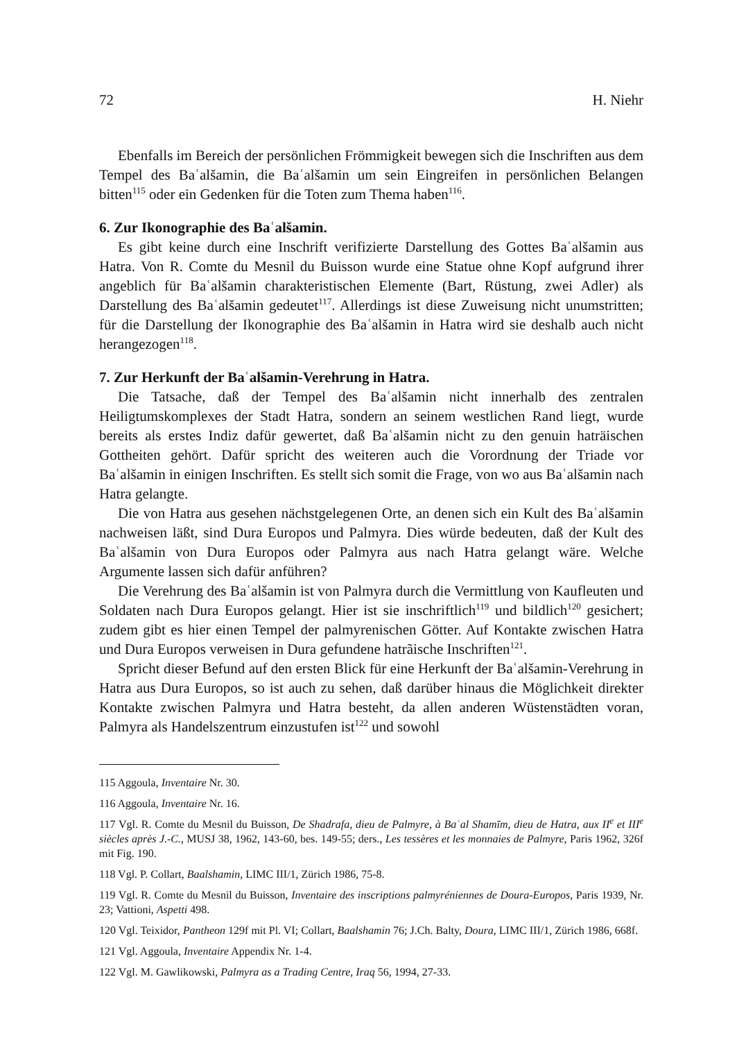72 H. Niehr
Ebenfalls im Bereich der persönlichen Frömmigkeit bewegen sich die Inschriften aus dem Tempel des Baʿalšamin, die Baʿalšamin um sein Eingreifen in persönlichen Belangen bitten<sup>115</sup> oder ein Gedenken für die Toten zum Thema haben<sup>116</sup>.
6. Zur Ikonographie des Baʿalšamin.
Es gibt keine durch eine Inschrift verifizierte Darstellung des Gottes Baʿalšamin aus Hatra. Von R. Comte du Mesnil du Buisson wurde eine Statue ohne Kopf aufgrund ihrer angeblich für Baʿalšamin charakteristischen Elemente (Bart, Rüstung, zwei Adler) als Darstellung des Baʿalšamin gedeutet<sup>117</sup>. Allerdings ist diese Zuweisung nicht unumstritten; für die Darstellung der Ikonographie des Baʿalšamin in Hatra wird sie deshalb auch nicht herangezogen<sup>118</sup>.
7. Zur Herkunft der Baʿalšamin-Verehrung in Hatra.
Die Tatsache, daß der Tempel des Baʿalšamin nicht innerhalb des zentralen Heiligtumskomplexes der Stadt Hatra, sondern an seinem westlichen Rand liegt, wurde bereits als erstes Indiz dafür gewertet, daß Baʿalšamin nicht zu den genuin haträischen Gottheiten gehört. Dafür spricht des weiteren auch die Vorordnung der Triade vor Baʿalšamin in einigen Inschriften. Es stellt sich somit die Frage, von wo aus Baʿalšamin nach Hatra gelangte.
Die von Hatra aus gesehen nächstgelegenen Orte, an denen sich ein Kult des Baʿalšamin nachweisen läßt, sind Dura Europos und Palmyra. Dies würde bedeuten, daß der Kult des Baʿalšamin von Dura Europos oder Palmyra aus nach Hatra gelangt wäre. Welche Argumente lassen sich dafür anführen?
Die Verehrung des Baʿalšamin ist von Palmyra durch die Vermittlung von Kaufleuten und Soldaten nach Dura Europos gelangt. Hier ist sie inschriftlich<sup>119</sup> und bildlich<sup>120</sup> gesichert; zudem gibt es hier einen Tempel der palmyrenischen Götter. Auf Kontakte zwischen Hatra und Dura Europos verweisen in Dura gefundene hatrãische Inschriften<sup>121</sup>.
Spricht dieser Befund auf den ersten Blick für eine Herkunft der Baʿalšamin-Verehrung in Hatra aus Dura Europos, so ist auch zu sehen, daß darüber hinaus die Möglichkeit direkter Kontakte zwischen Palmyra und Hatra besteht, da allen anderen Wüstenstädten voran, Palmyra als Handelszentrum einzustufen ist<sup>122</sup> und sowohl
115 Aggoula, Inventaire Nr. 30.
116 Aggoula, Inventaire Nr. 16.
117 Vgl. R. Comte du Mesnil du Buisson, De Shadrafa, dieu de Palmyre, à Baʿal Shamīm, dieu de Hatra, aux II<sup>e</sup> et III<sup>e</sup> siècles après J.-C., MUSJ 38, 1962, 143-60, bes. 149-55; ders., Les tessères et les monnaies de Palmyre, Paris 1962, 326f mit Fig. 190.
118 Vgl. P. Collart, Baalshamin, LIMC III/1, Zürich 1986, 75-8.
119 Vgl. R. Comte du Mesnil du Buisson, Inventaire des inscriptions palmyréniennes de Doura-Europos, Paris 1939, Nr. 23; Vattioni, Aspetti 498.
120 Vgl. Teixidor, Pantheon 129f mit Pl. VI; Collart, Baalshamin 76; J.Ch. Balty, Doura, LIMC III/1, Zürich 1986, 668f.
121 Vgl. Aggoula, Inventaire Appendix Nr. 1-4.
122 Vgl. M. Gawlikowski, Palmyra as a Trading Centre, Iraq 56, 1994, 27-33.